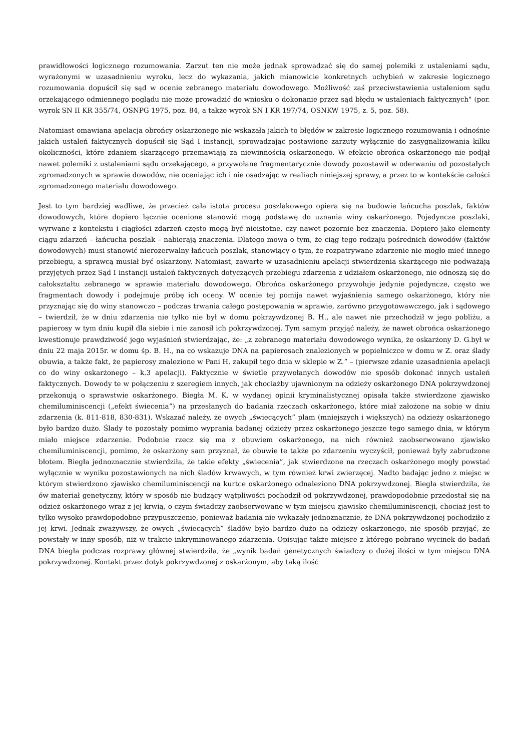prawidłowości logicznego rozumowania. Zarzut ten nie może jednak sprowadzać się do samej polemiki z ustaleniami sądu, wyrażonymi w uzasadnieniu wyroku, lecz do wykazania, jakich mianowicie konkretnych uchybień w zakresie logicznego rozumowania dopuścił się sąd w ocenie zebranego materiału dowodowego. Możliwość zaś przeciwstawienia ustaleniom sądu orzekającego odmiennego poglądu nie może prowadzić do wniosku o dokonanie przez sąd błędu w ustaleniach faktycznych" (por. wyrok SN II KR 355/74, OSNPG 1975, poz. 84, a także wyrok SN I KR 197/74, OSNKW 1975, z. 5, poz. 58).
Natomiast omawiana apelacja obrońcy oskarżonego nie wskazała jakich to błędów w zakresie logicznego rozumowania i odnośnie jakich ustaleń faktycznych dopuścił się Sąd I instancji, sprowadzając postawione zarzuty wyłącznie do zasygnalizowania kilku okoliczności, które zdaniem skarżącego przemawiają za niewinnością oskarżonego. W efekcie obrońca oskarżonego nie podjął nawet polemiki z ustaleniami sądu orzekającego, a przywołane fragmentarycznie dowody pozostawił w oderwaniu od pozostałych zgromadzonych w sprawie dowodów, nie oceniając ich i nie osadzając w realiach niniejszej sprawy, a przez to w kontekście całości zgromadzonego materiału dowodowego.
Jest to tym bardziej wadliwe, że przecież cała istota procesu poszlakowego opiera się na budowie łańcucha poszlak, faktów dowodowych, które dopiero łącznie ocenione stanowić mogą podstawę do uznania winy oskarżonego. Pojedyncze poszlaki, wyrwane z kontekstu i ciągłości zdarzeń często mogą być nieistotne, czy nawet pozornie bez znaczenia. Dopiero jako elementy ciągu zdarzeń – łańcucha poszlak – nabierają znaczenia. Dlatego mowa o tym, że ciąg tego rodzaju pośrednich dowodów (faktów dowodowych) musi stanowić nierozerwalny łańcuch poszlak, stanowiący o tym, że rozpatrywane zdarzenie nie mogło mieć innego przebiegu, a sprawcą musiał być oskarżony. Natomiast, zawarte w uzasadnieniu apelacji stwierdzenia skarżącego nie podważają przyjętych przez Sąd I instancji ustaleń faktycznych dotyczących przebiegu zdarzenia z udziałem oskarżonego, nie odnoszą się do całokształtu zebranego w sprawie materiału dowodowego. Obrońca oskarżonego przywołuje jedynie pojedyncze, często we fragmentach dowody i podejmuje próbę ich oceny. W ocenie tej pomija nawet wyjaśnienia samego oskarżonego, który nie przyznając się do winy stanowczo – podczas trwania całego postępowania w sprawie, zarówno przygotowawczego, jak i sądowego – twierdził, że w dniu zdarzenia nie tylko nie był w domu pokrzywdzonej B. H., ale nawet nie przechodził w jego pobliżu, a papierosy w tym dniu kupił dla siebie i nie zanosił ich pokrzywdzonej. Tym samym przyjąć należy, że nawet obrońca oskarżonego kwestionuje prawdziwość jego wyjaśnień stwierdzając, że: „z zebranego materiału dowodowego wynika, że oskarżony D. G.był w dniu 22 maja 2015r. w domu śp. B. H., na co wskazuje DNA na papierosach znalezionych w popielniczce w domu w Z. oraz ślady obuwia, a także fakt, że papierosy znalezione w Pani H. zakupił tego dnia w sklepie w Z.” – (pierwsze zdanie uzasadnienia apelacji co do winy oskarżonego – k.3 apelacji). Faktycznie w świetle przywołanych dowodów nie sposób dokonać innych ustaleń faktycznych. Dowody te w połączeniu z szeregiem innych, jak chociażby ujawnionym na odzieży oskarżonego DNA pokrzywdzonej przekonują o sprawstwie oskarżonego. Biegła M. K. w wydanej opinii kryminalistycznej opisała także stwierdzone zjawisko chemiluminiscencji („efekt świecenia”) na przesłanych do badania rzeczach oskarżonego, które miał założone na sobie w dniu zdarzenia (k. 811-818, 830-831). Wskazać należy, że owych „świecących” plam (mniejszych i większych) na odzieży oskarżonego było bardzo dużo. Ślady te pozostały pomimo wyprania badanej odzieży przez oskarżonego jeszcze tego samego dnia, w którym miało miejsce zdarzenie. Podobnie rzecz się ma z obuwiem oskarżonego, na nich również zaobserwowano zjawisko chemiluminiscencji, pomimo, że oskarżony sam przyznał, że obuwie te także po zdarzeniu wyczyścił, ponieważ były zabrudzone błotem. Biegła jednoznacznie stwierdziła, że takie efekty „świecenia”, jak stwierdzone na rzeczach oskarżonego mogły powstać wyłącznie w wyniku pozostawionych na nich śladów krwawych, w tym również krwi zwierzęcej. Nadto badając jedno z miejsc w którym stwierdzono zjawisko chemiluminiscencji na kurtce oskarżonego odnaleziono DNA pokrzywdzonej. Biegła stwierdziła, że ów materiał genetyczny, który w sposób nie budzący wątpliwości pochodził od pokrzywdzonej, prawdopodobnie przedostał się na odzież oskarżonego wraz z jej krwią, o czym świadczy zaobserwowane w tym miejscu zjawisko chemiluminiscencji, chociaż jest to tylko wysoko prawdopodobne przypuszczenie, ponieważ badania nie wykazały jednoznacznie, że DNA pokrzywdzonej pochodziło z jej krwi. Jednak zważywszy, że owych „świecących” śladów było bardzo dużo na odzieży oskarżonego, nie sposób przyjąć, że powstały w inny sposób, niż w trakcie inkryminowanego zdarzenia. Opisując także miejsce z którego pobrano wycinek do badań DNA biegła podczas rozprawy głównej stwierdziła, że „wynik badań genetycznych świadczy o dużej ilości w tym miejscu DNA pokrzywdzonej. Kontakt przez dotyk pokrzywdzonej z oskarżonym, aby taką ilość